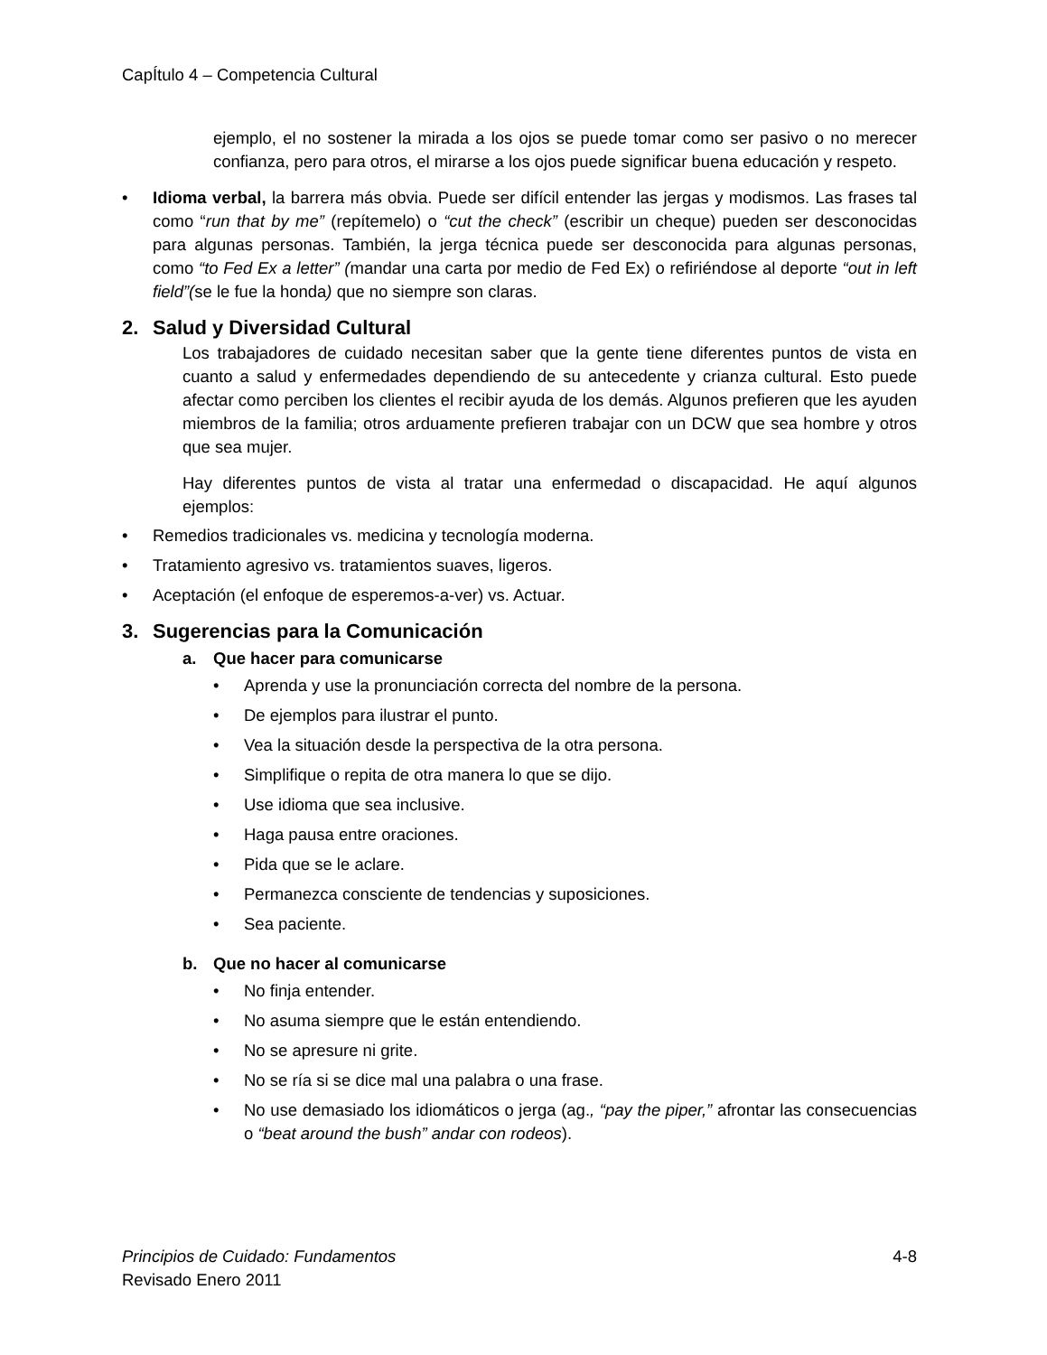CapÍtulo 4 – Competencia Cultural
ejemplo, el no sostener la mirada a los ojos se puede tomar como ser pasivo o no merecer confianza, pero para otros, el mirarse a los ojos puede significar buena educación y respeto.
• Idioma verbal, la barrera más obvia. Puede ser difícil entender las jergas y modismos. Las frases tal como “run that by me” (repítemelo) o “cut the check” (escribir un cheque) pueden ser desconocidas para algunas personas. También, la jerga técnica puede ser desconocida para algunas personas, como “to Fed Ex a letter” (mandar una carta por medio de Fed Ex) o refiriéndose al deporte “out in left field”(se le fue la honda) que no siempre son claras.
2. Salud y Diversidad Cultural
Los trabajadores de cuidado necesitan saber que la gente tiene diferentes puntos de vista en cuanto a salud y enfermedades dependiendo de su antecedente y crianza cultural. Esto puede afectar como perciben los clientes el recibir ayuda de los demás. Algunos prefieren que les ayuden miembros de la familia; otros arduamente prefieren trabajar con un DCW que sea hombre y otros que sea mujer.
Hay diferentes puntos de vista al tratar una enfermedad o discapacidad. He aquí algunos ejemplos:
• Remedios tradicionales vs. medicina y tecnología moderna.
• Tratamiento agresivo vs. tratamientos suaves, ligeros.
• Aceptación (el enfoque de esperemos-a-ver) vs. Actuar.
3. Sugerencias para la Comunicación
a. Que hacer para comunicarse
• Aprenda y use la pronunciación correcta del nombre de la persona.
• De ejemplos para ilustrar el punto.
• Vea la situación desde la perspectiva de la otra persona.
• Simplifique o repita de otra manera lo que se dijo.
• Use idioma que sea inclusive.
• Haga pausa entre oraciones.
• Pida que se le aclare.
• Permanezca consciente de tendencias y suposiciones.
• Sea paciente.
b. Que no hacer al comunicarse
• No finja entender.
• No asuma siempre que le están entendiendo.
• No se apresure ni grite.
• No se ría si se dice mal una palabra o una frase.
• No use demasiado los idiomáticos o jerga (ag., “pay the piper,” afrontar las consecuencias o “beat around the bush” andar con rodeos).
Principios de Cuidado: Fundamentos 4-8
Revisado Enero 2011